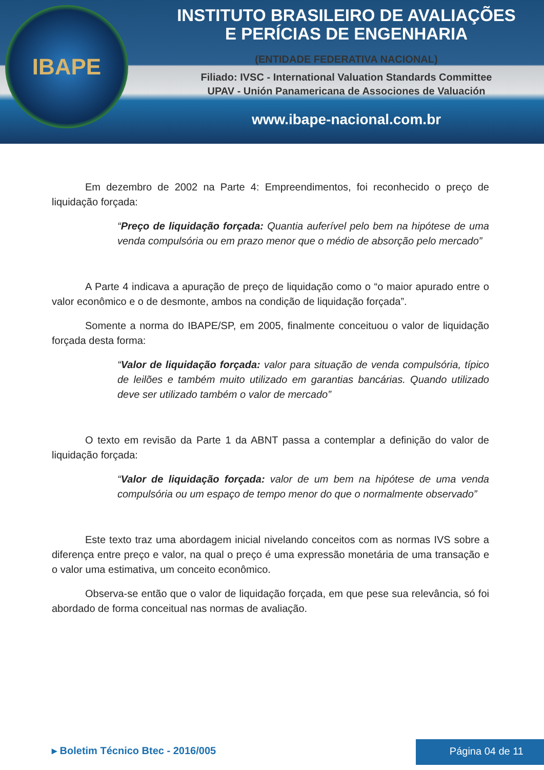IBAPE
INSTITUTO BRASILEIRO DE AVALIAÇÕES
E PERÍCIAS DE ENGENHARIA
(ENTIDADE FEDERATIVA NACIONAL)
Filiado: IVSC - International Valuation Standards Committee
UPAV - Unión Panamericana de Associones de Valuación
www.ibape-nacional.com.br
Em dezembro de 2002 na Parte 4: Empreendimentos, foi reconhecido o preço de liquidação forçada:
“Preço de liquidação forçada: Quantia auferível pelo bem na hipótese de uma venda compulsória ou em prazo menor que o médio de absorção pelo mercado”
A Parte 4 indicava a apuração de preço de liquidação como o “o maior apurado entre o valor econômico e o de desmonte, ambos na condição de liquidação forçada”.
Somente a norma do IBAPE/SP, em 2005, finalmente conceituou o valor de liquidação forçada desta forma:
“Valor de liquidação forçada: valor para situação de venda compulsória, típico de leilões e também muito utilizado em garantias bancárias. Quando utilizado deve ser utilizado também o valor de mercado”
O texto em revisão da Parte 1 da ABNT passa a contemplar a definição do valor de liquidação forçada:
“Valor de liquidação forçada: valor de um bem na hipótese de uma venda compulsória ou um espaço de tempo menor do que o normalmente observado”
Este texto traz uma abordagem inicial nivelando conceitos com as normas IVS sobre a diferença entre preço e valor, na qual o preço é uma expressão monetária de uma transação e o valor uma estimativa, um conceito econômico.
Observa-se então que o valor de liquidação forçada, em que pese sua relevância, só foi abordado de forma conceitual nas normas de avaliação.
▸ Boletim Técnico Btec - 2016/005
Página 04 de 11